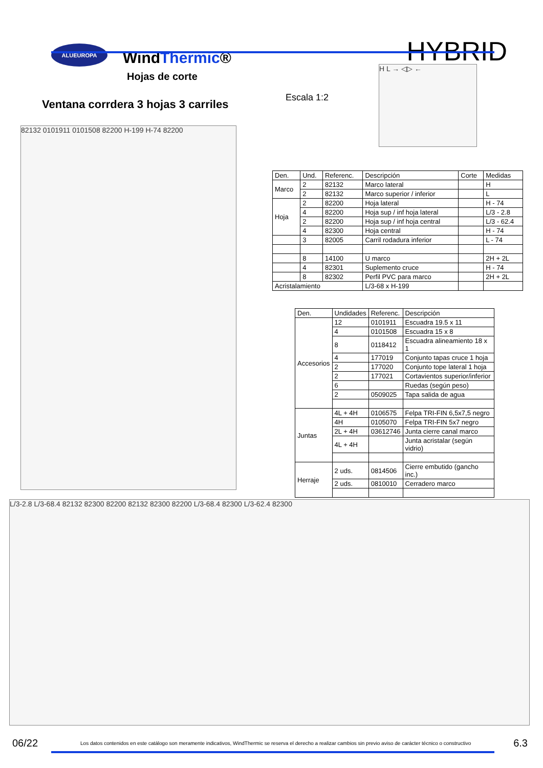ALUEUROPA
WindThermic®
HYBRID
Hojas de corte
Ventana corrdera 3 hojas 3 carriles
Escala 1:2
H L → ◁▷ ←
82132 0101911 0101508 82200 H-199 H-74 82200
| Den. | Und. | Referenc. | Descripción | Corte | Medidas |
| --- | --- | --- | --- | --- | --- |
| Marco | 2 | 82132 | Marco lateral | | H |
| | 2 | 82132 | Marco superior / inferior | | L |
| Hoja | 2 | 82200 | Hoja lateral | | H - 74 |
| | 4 | 82200 | Hoja sup / inf hoja lateral | | L/3 - 2.8 |
| | 2 | 82200 | Hoja sup / inf hoja central | | L/3 - 62.4 |
| | 4 | 82300 | Hoja central | | H - 74 |
| | 3 | 82005 | Carril rodadura inferior | | L - 74 |
| | 8 | 14100 | U marco | | 2H + 2L |
| | 4 | 82301 | Suplemento cruce | | H - 74 |
| | 8 | 82302 | Perfil PVC para marco | | 2H + 2L |
| Acristalamiento | | | L/3-68 x H-199 | | |
| Den. | Undidades | Referenc. | Descripción |
| --- | --- | --- | --- |
| Accesorios | 12 | 0101911 | Escuadra 19.5 x 11 |
| | 4 | 0101508 | Escuadra 15 x 8 |
| | 8 | 0118412 | Escuadra alineamiento 18 x 1 |
| | 4 | 177019 | Conjunto tapas cruce 1 hoja |
| | 2 | 177020 | Conjunto tope lateral 1 hoja |
| | 2 | 177021 | Cortavientos superior/inferior |
| | 6 | | Ruedas (según peso) |
| | 2 | 0509025 | Tapa salida de agua |
| Juntas | 4L + 4H | 0106575 | Felpa TRI-FIN 6,5x7,5 negro |
| | 4H | 0105070 | Felpa TRI-FIN 5x7 negro |
| | 2L + 4H | 03612746 | Junta cierre canal marco |
| | 4L + 4H | | Junta acristalar (según vidrio) |
| Herraje | 2 uds. | 0814506 | Cierre embutido (gancho inc.) |
| | 2 uds. | 0810010 | Cerradero marco |
L/3-2.8 L/3-68.4 82132 82300 82200 82132 82300 82200 L/3-68.4 82300 L/3-62.4 82300
06/22 Los datos contenidos en este catálogo son meramente indicativos, WindThermic se reserva el derecho a realizar cambios sin previo aviso de carácter técnico o constructivo 6.3